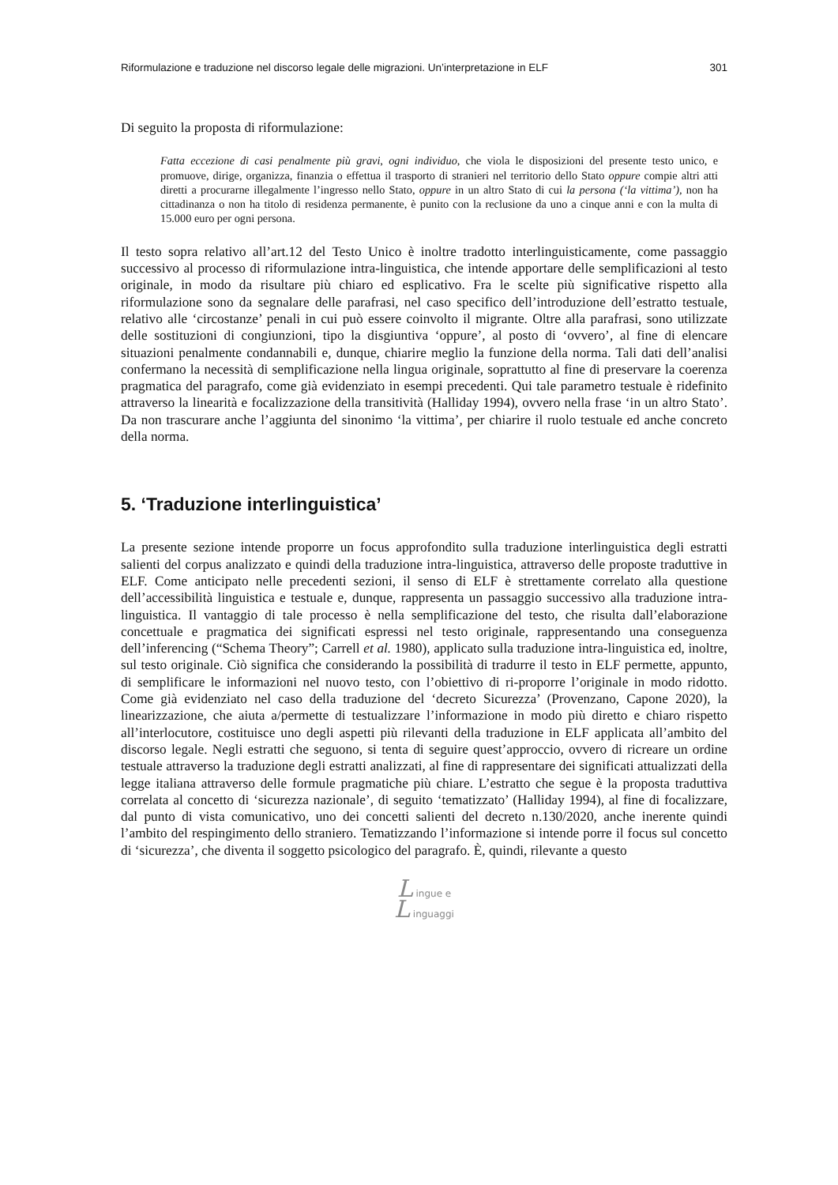Riformulazione e traduzione nel discorso legale delle migrazioni. Un’interpretazione in ELF 301
Di seguito la proposta di riformulazione:
Fatta eccezione di casi penalmente più gravi, ogni individuo, che viola le disposizioni del presente testo unico, e promuove, dirige, organizza, finanzia o effettua il trasporto di stranieri nel territorio dello Stato oppure compie altri atti diretti a procurarne illegalmente l’ingresso nello Stato, oppure in un altro Stato di cui la persona (‘la vittima’), non ha cittadinanza o non ha titolo di residenza permanente, è punito con la reclusione da uno a cinque anni e con la multa di 15.000 euro per ogni persona.
Il testo sopra relativo all’art.12 del Testo Unico è inoltre tradotto interlinguisticamente, come passaggio successivo al processo di riformulazione intra-linguistica, che intende apportare delle semplificazioni al testo originale, in modo da risultare più chiaro ed esplicativo. Fra le scelte più significative rispetto alla riformulazione sono da segnalare delle parafrasi, nel caso specifico dell’introduzione dell’estratto testuale, relativo alle ‘circostanze’ penali in cui può essere coinvolto il migrante. Oltre alla parafrasi, sono utilizzate delle sostituzioni di congiunzioni, tipo la disgiuntiva ‘oppure’, al posto di ‘ovvero’, al fine di elencare situazioni penalmente condannabili e, dunque, chiarire meglio la funzione della norma. Tali dati dell’analisi confermano la necessità di semplificazione nella lingua originale, soprattutto al fine di preservare la coerenza pragmatica del paragrafo, come già evidenziato in esempi precedenti. Qui tale parametro testuale è ridefinito attraverso la linearità e focalizzazione della transitività (Halliday 1994), ovvero nella frase ‘in un altro Stato’. Da non trascurare anche l’aggiunta del sinonimo ‘la vittima’, per chiarire il ruolo testuale ed anche concreto della norma.
5. ‘Traduzione interlinguistica’
La presente sezione intende proporre un focus approfondito sulla traduzione interlinguistica degli estratti salienti del corpus analizzato e quindi della traduzione intra-linguistica, attraverso delle proposte traduttive in ELF. Come anticipato nelle precedenti sezioni, il senso di ELF è strettamente correlato alla questione dell’accessibilità linguistica e testuale e, dunque, rappresenta un passaggio successivo alla traduzione intra-linguistica. Il vantaggio di tale processo è nella semplificazione del testo, che risulta dall’elaborazione concettuale e pragmatica dei significati espressi nel testo originale, rappresentando una conseguenza dell’inferencing (“Schema Theory”; Carrell et al. 1980), applicato sulla traduzione intra-linguistica ed, inoltre, sul testo originale. Ciò significa che considerando la possibilità di tradurre il testo in ELF permette, appunto, di semplificare le informazioni nel nuovo testo, con l’obiettivo di ri-proporre l’originale in modo ridotto. Come già evidenziato nel caso della traduzione del ‘decreto Sicurezza’ (Provenzano, Capone 2020), la linearizzazione, che aiuta a/permette di testualizzare l’informazione in modo più diretto e chiaro rispetto all’interlocutore, costituisce uno degli aspetti più rilevanti della traduzione in ELF applicata all’ambito del discorso legale. Negli estratti che seguono, si tenta di seguire quest’approccio, ovvero di ricreare un ordine testuale attraverso la traduzione degli estratti analizzati, al fine di rappresentare dei significati attualizzati della legge italiana attraverso delle formule pragmatiche più chiare. L’estratto che segue è la proposta traduttiva correlata al concetto di ‘sicurezza nazionale’, di seguito ‘tematizzato’ (Halliday 1994), al fine di focalizzare, dal punto di vista comunicativo, uno dei concetti salienti del decreto n.130/2020, anche inerente quindi l’ambito del respingimento dello straniero. Tematizzando l’informazione si intende porre il focus sul concetto di ‘sicurezza’, che diventa il soggetto psicologico del paragrafo. È, quindi, rilevante a questo
L ingue e
L inguaggi